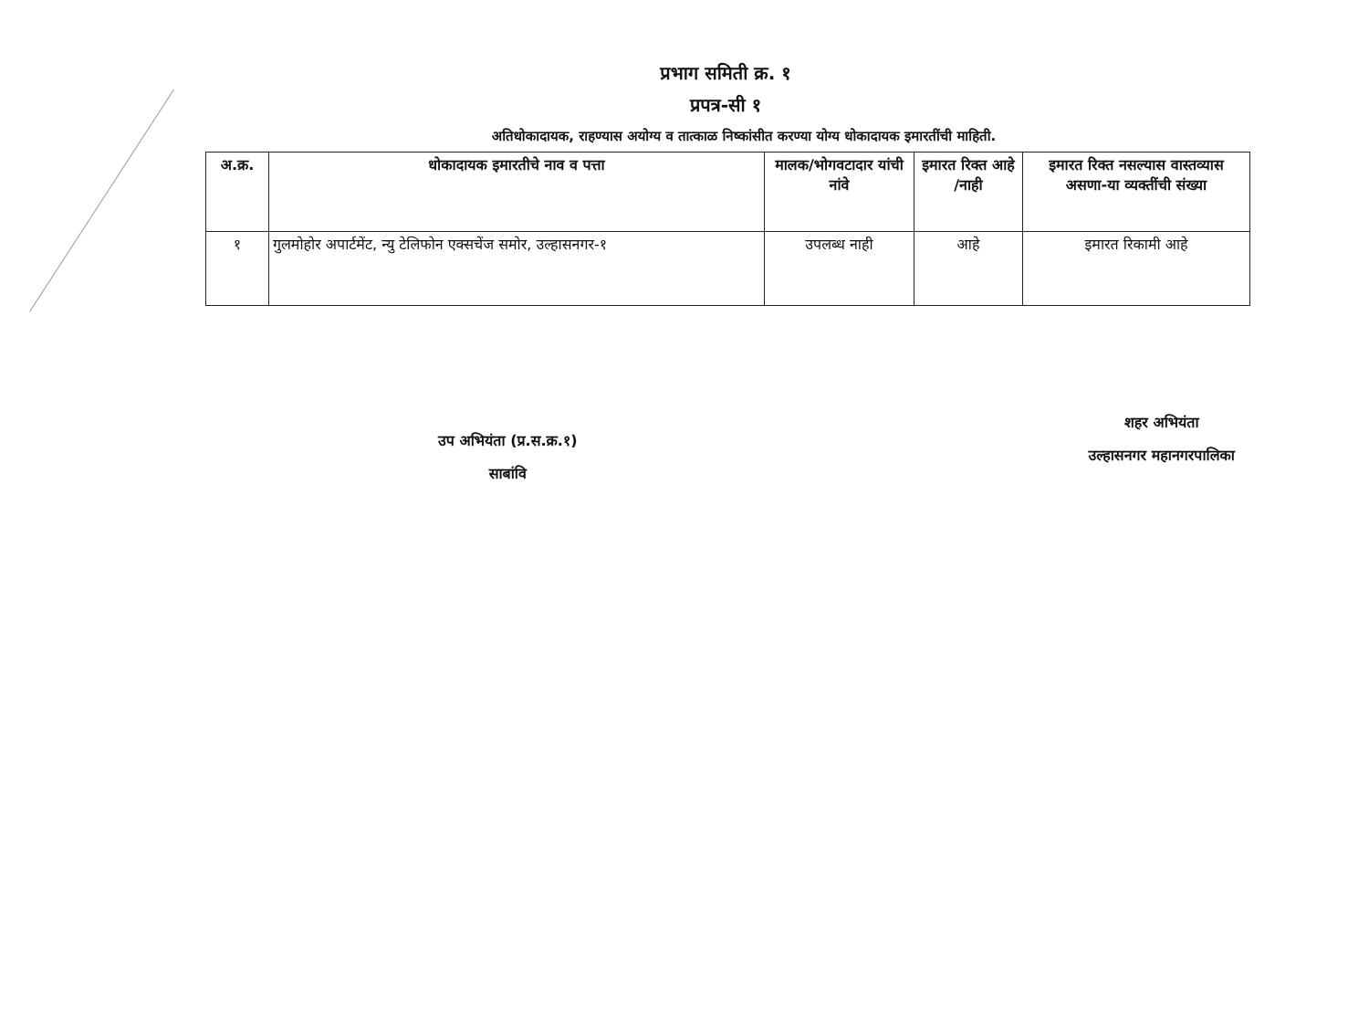प्रभाग समिती क्र. १
प्रपत्र-सी १
अतिधोकादायक, राहण्यास अयोग्य व तात्काळ निष्कांसीत करण्या योग्य धोकादायक इमारतींची माहिती.
| अ.क्र. | धोकादायक इमारतीचे नाव व पत्ता | मालक/भोगवटादार यांची नांवे | इमारत रिक्त आहे /नाही | इमारत रिक्त नसल्यास वास्तव्यास असणा-या व्यक्तींची संख्या |
| --- | --- | --- | --- | --- |
| १ | गुलमोहोर अपार्टमेंट, न्यु टेलिफोन एक्सचेंज समोर, उल्हासनगर-१ | उपलब्ध नाही | आहे | इमारत रिकामी आहे |
उप अभियंता (प्र.स.क्र.१)
साबांवि
शहर अभियंता
उल्हासनगर महानगरपालिका